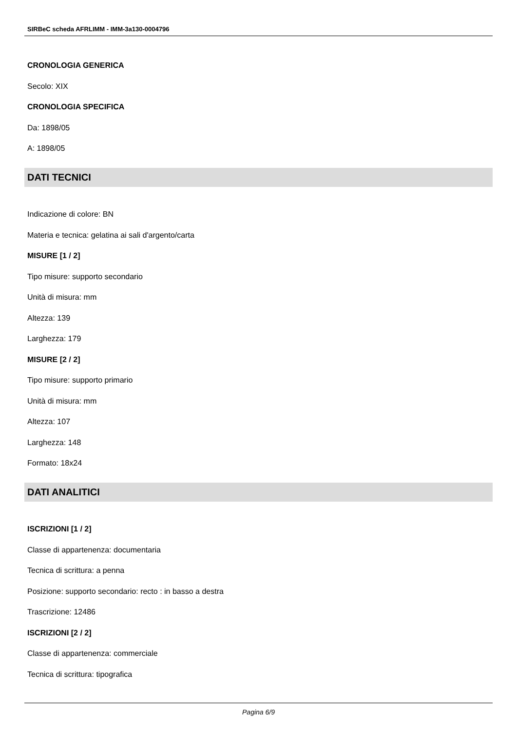SIRBeC scheda AFRLIMM - IMM-3a130-0004796
CRONOLOGIA GENERICA
Secolo: XIX
CRONOLOGIA SPECIFICA
Da: 1898/05
A: 1898/05
DATI TECNICI
Indicazione di colore: BN
Materia e tecnica: gelatina ai sali d'argento/carta
MISURE [1 / 2]
Tipo misure: supporto secondario
Unità di misura: mm
Altezza: 139
Larghezza: 179
MISURE [2 / 2]
Tipo misure: supporto primario
Unità di misura: mm
Altezza: 107
Larghezza: 148
Formato: 18x24
DATI ANALITICI
ISCRIZIONI [1 / 2]
Classe di appartenenza: documentaria
Tecnica di scrittura: a penna
Posizione: supporto secondario: recto : in basso a destra
Trascrizione: 12486
ISCRIZIONI [2 / 2]
Classe di appartenenza: commerciale
Tecnica di scrittura: tipografica
Pagina 6/9